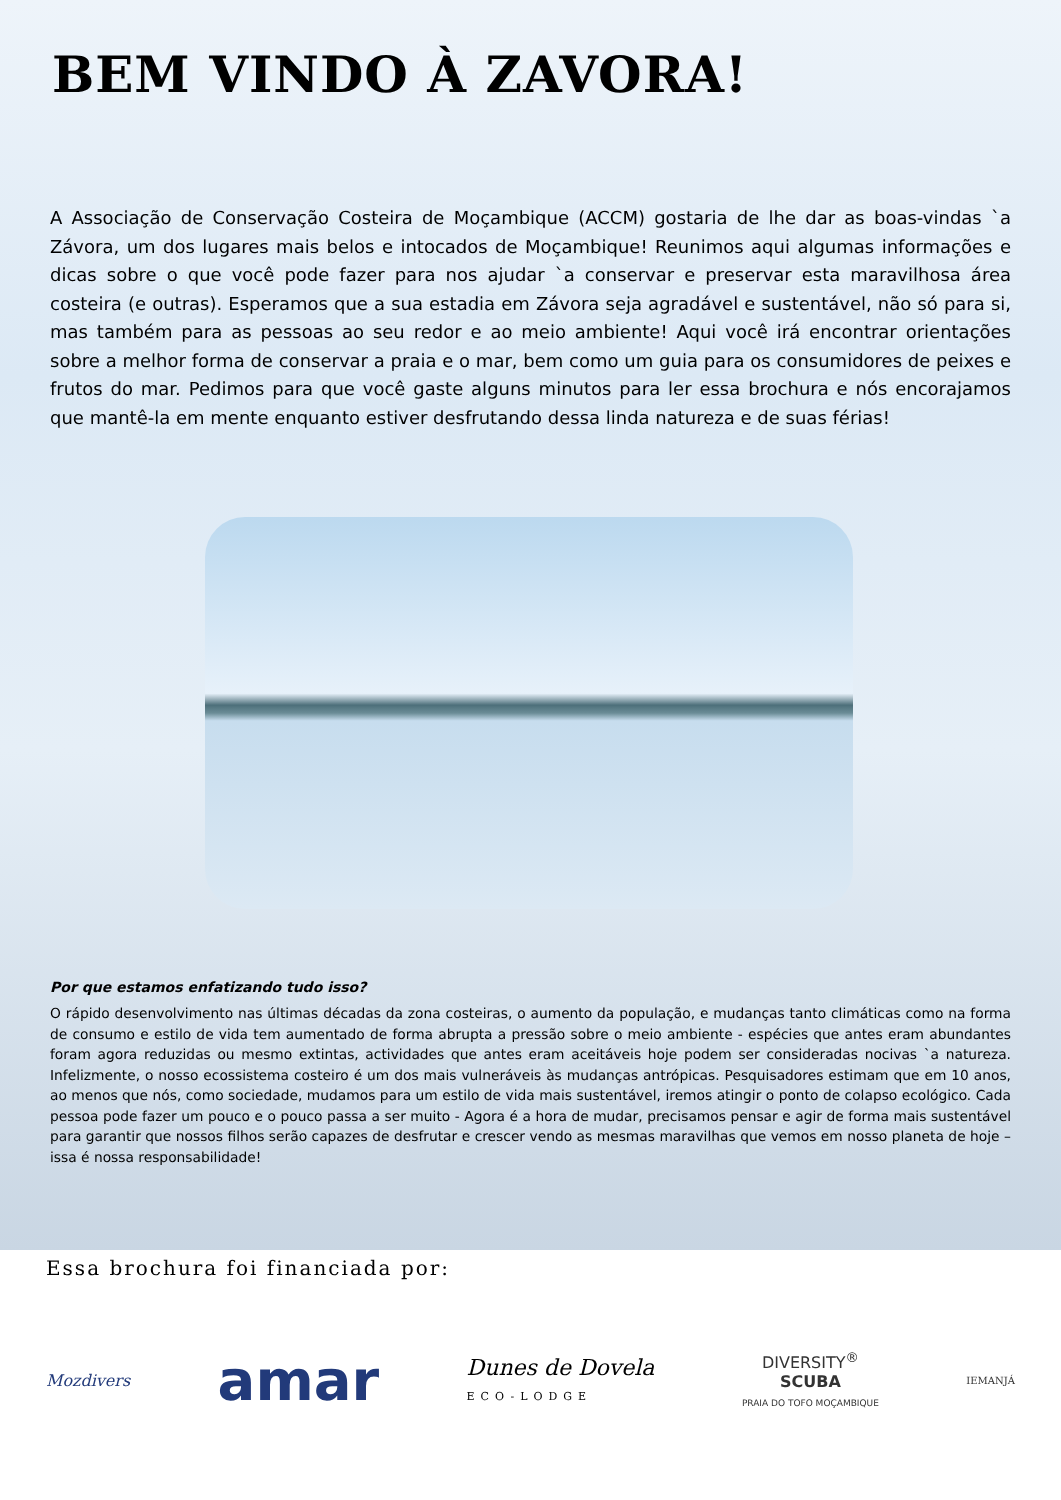BEM VINDO À ZAVORA!
A Associação de Conservação Costeira de Moçambique (ACCM) gostaria de lhe dar as boas-vindas `a Závora, um dos lugares mais belos e intocados de Moçambique! Reunimos aqui algumas informações e dicas sobre o que você pode fazer para nos ajudar `a conservar e preservar esta maravilhosa área costeira (e outras). Esperamos que a sua estadia em Závora seja agradável e sustentável, não só para si, mas também para as pessoas ao seu redor e ao meio ambiente! Aqui você irá encontrar orientações sobre a melhor forma de conservar a praia e o mar, bem como um guia para os consumidores de peixes e frutos do mar. Pedimos para que você gaste alguns minutos para ler essa brochura e nós encorajamos que mantê-la em mente enquanto estiver desfrutando dessa linda natureza e de suas férias!
Por que estamos enfatizando tudo isso?
O rápido desenvolvimento nas últimas décadas da zona costeiras, o aumento da população, e mudanças tanto climáticas como na forma de consumo e estilo de vida tem aumentado de forma abrupta a pressão sobre o meio ambiente - espécies que antes eram abundantes foram agora reduzidas ou mesmo extintas, actividades que antes eram aceitáveis hoje podem ser consideradas nocivas `a natureza. Infelizmente, o nosso ecossistema costeiro é um dos mais vulneráveis às mudanças antrópicas. Pesquisadores estimam que em 10 anos, ao menos que nós, como sociedade, mudamos para um estilo de vida mais sustentável, iremos atingir o ponto de colapso ecológico. Cada pessoa pode fazer um pouco e o pouco passa a ser muito - Agora é a hora de mudar, precisamos pensar e agir de forma mais sustentável para garantir que nossos filhos serão capazes de desfrutar e crescer vendo as mesmas maravilhas que vemos em nosso planeta de hoje – issa é nossa responsabilidade!
Essa brochura foi financiada por:
Mozdivers amar Dunes de Dovela
ECO-LODGE DIVERSITY<sup>®</sup>
SCUBA
PRAIA DO TOFO MOÇAMBIQUE IEMANJÁ